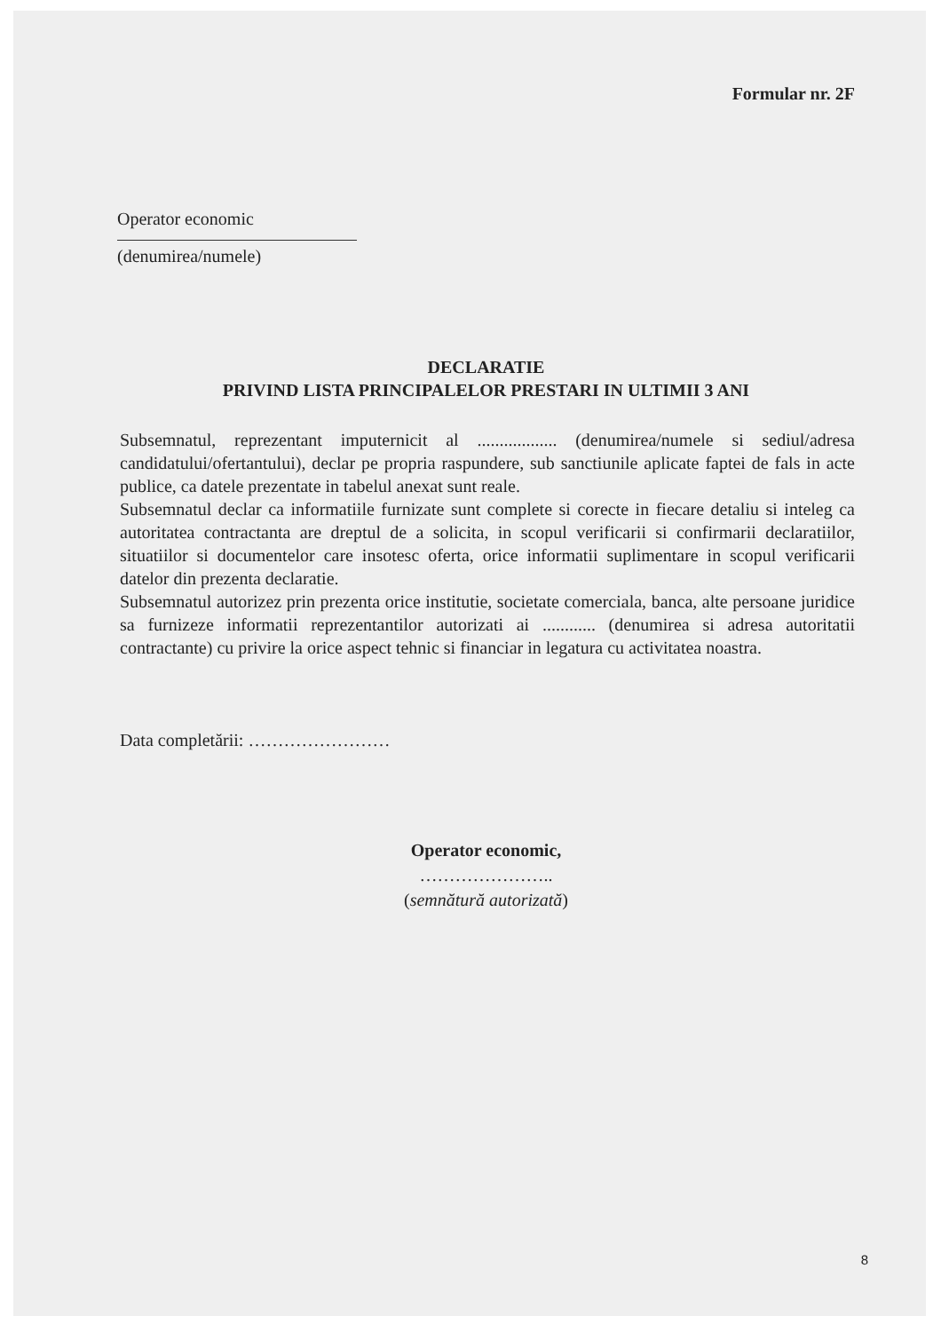Formular nr. 2F
Operator economic
(denumirea/numele)
DECLARATIE
PRIVIND LISTA PRINCIPALELOR PRESTARI IN ULTIMII 3 ANI
Subsemnatul, reprezentant imputernicit al .................. (denumirea/numele si sediul/adresa candidatului/ofertantului), declar pe propria raspundere, sub sanctiunile aplicate faptei de fals in acte publice, ca datele prezentate in tabelul anexat sunt reale.
Subsemnatul declar ca informatiile furnizate sunt complete si corecte in fiecare detaliu si inteleg ca autoritatea contractanta are dreptul de a solicita, in scopul verificarii si confirmarii declaratiilor, situatiilor si documentelor care insotesc oferta, orice informatii suplimentare in scopul verificarii datelor din prezenta declaratie.
Subsemnatul autorizez prin prezenta orice institutie, societate comerciala, banca, alte persoane juridice sa furnizeze informatii reprezentantilor autorizati ai ............ (denumirea si adresa autoritatii contractante) cu privire la orice aspect tehnic si financiar in legatura cu activitatea noastra.
Data completării: ……………………
Operator economic,
…………………..
(semnătură autorizată)
8